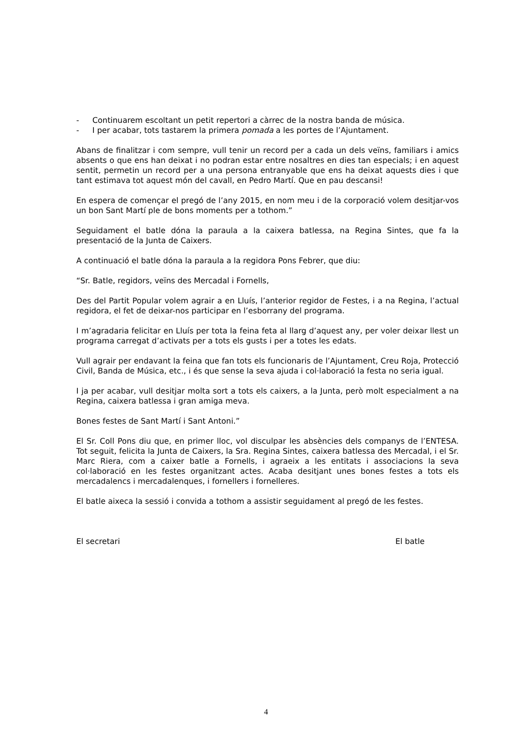- Continuarem escoltant un petit repertori a càrrec de la nostra banda de música.
- I per acabar, tots tastarem la primera pomada a les portes de l’Ajuntament.
Abans de finalitzar i com sempre, vull tenir un record per a cada un dels veïns, familiars i amics absents o que ens han deixat i no podran estar entre nosaltres en dies tan especials; i en aquest sentit, permetin un record per a una persona entranyable que ens ha deixat aquests dies i que tant estimava tot aquest món del cavall, en Pedro Martí. Que en pau descansi!
En espera de començar el pregó de l’any 2015, en nom meu i de la corporació volem desitjar-vos un bon Sant Martí ple de bons moments per a tothom.”
Seguidament el batle dóna la paraula a la caixera batlessa, na Regina Sintes, que fa la presentació de la Junta de Caixers.
A continuació el batle dóna la paraula a la regidora Pons Febrer, que diu:
“Sr. Batle, regidors, veïns des Mercadal i Fornells,
Des del Partit Popular volem agrair a en Lluís, l’anterior regidor de Festes, i a na Regina, l’actual regidora, el fet de deixar-nos participar en l’esborrany del programa.
I m’agradaria felicitar en Lluís per tota la feina feta al llarg d’aquest any, per voler deixar llest un programa carregat d’activats per a tots els gusts i per a totes les edats.
Vull agrair per endavant la feina que fan tots els funcionaris de l’Ajuntament, Creu Roja, Protecció Civil, Banda de Música, etc., i és que sense la seva ajuda i col·laboració la festa no seria igual.
I ja per acabar, vull desitjar molta sort a tots els caixers, a la Junta, però molt especialment a na Regina, caixera batlessa i gran amiga meva.
Bones festes de Sant Martí i Sant Antoni.”
El Sr. Coll Pons diu que, en primer lloc, vol disculpar les absències dels companys de l’ENTESA. Tot seguit, felicita la Junta de Caixers, la Sra. Regina Sintes, caixera batlessa des Mercadal, i el Sr. Marc Riera, com a caixer batle a Fornells, i agraeix a les entitats i associacions la seva col·laboració en les festes organitzant actes. Acaba desitjant unes bones festes a tots els mercadalencs i mercadalenques, i fornellers i fornelleres.
El batle aixeca la sessió i convida a tothom a assistir seguidament al pregó de les festes.
El secretari El batle
4